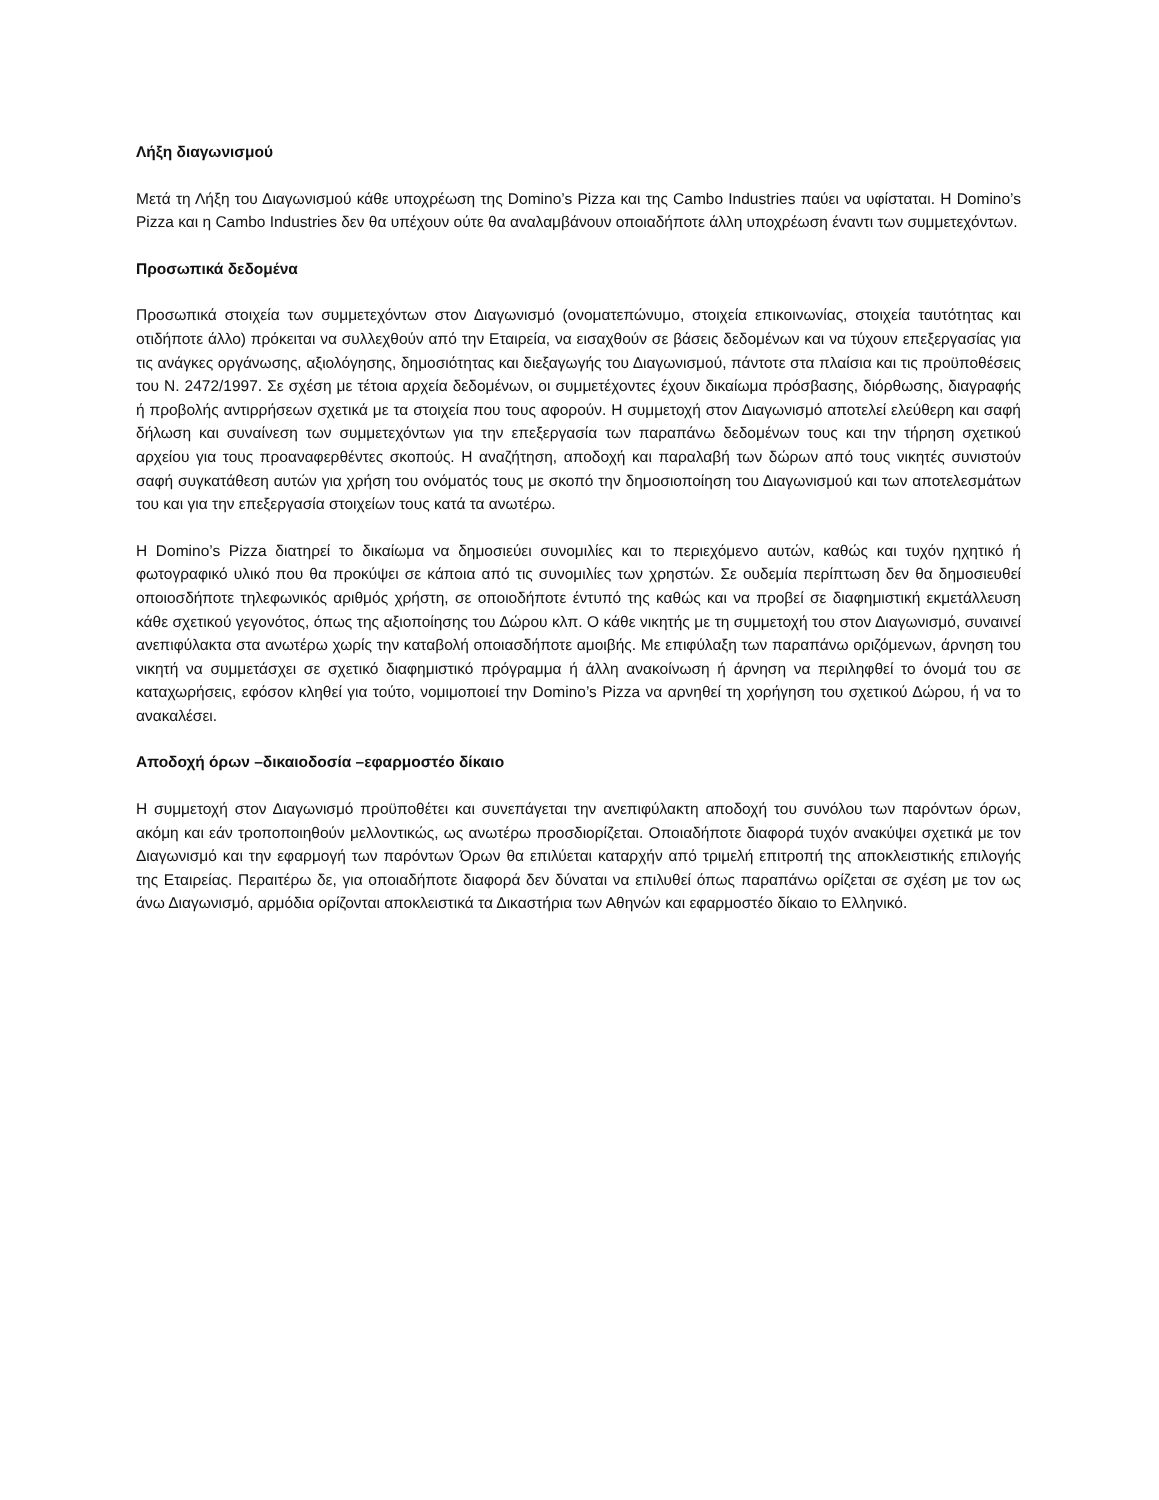Λήξη διαγωνισμού
Μετά τη Λήξη του Διαγωνισμού κάθε υποχρέωση της Domino’s Pizza και της Cambo Industries παύει να υφίσταται. Η Domino’s Pizza και η Cambo Industries δεν θα υπέχουν ούτε θα αναλαμβάνουν οποιαδήποτε άλλη υποχρέωση έναντι των συμμετεχόντων.
Προσωπικά δεδομένα
Προσωπικά στοιχεία των συμμετεχόντων στον Διαγωνισμό (ονοματεπώνυμο, στοιχεία επικοινωνίας, στοιχεία ταυτότητας και οτιδήποτε άλλο) πρόκειται να συλλεχθούν από την Εταιρεία, να εισαχθούν σε βάσεις δεδομένων και να τύχουν επεξεργασίας για τις ανάγκες οργάνωσης, αξιολόγησης, δημοσιότητας και διεξαγωγής του Διαγωνισμού, πάντοτε στα πλαίσια και τις προϋποθέσεις του Ν. 2472/1997. Σε σχέση με τέτοια αρχεία δεδομένων, οι συμμετέχοντες έχουν δικαίωμα πρόσβασης, διόρθωσης, διαγραφής ή προβολής αντιρρήσεων σχετικά με τα στοιχεία που τους αφορούν. Η συμμετοχή στον Διαγωνισμό αποτελεί ελεύθερη και σαφή δήλωση και συναίνεση των συμμετεχόντων για την επεξεργασία των παραπάνω δεδομένων τους και την τήρηση σχετικού αρχείου για τους προαναφερθέντες σκοπούς. Η αναζήτηση, αποδοχή και παραλαβή των δώρων από τους νικητές συνιστούν σαφή συγκατάθεση αυτών για χρήση του ονόματός τους με σκοπό την δημοσιοποίηση του Διαγωνισμού και των αποτελεσμάτων του και για την επεξεργασία στοιχείων τους κατά τα ανωτέρω.
Η Domino’s Pizza διατηρεί το δικαίωμα να δημοσιεύει συνομιλίες και το περιεχόμενο αυτών, καθώς και τυχόν ηχητικό ή φωτογραφικό υλικό που θα προκύψει σε κάποια από τις συνομιλίες των χρηστών. Σε ουδεμία περίπτωση δεν θα δημοσιευθεί οποιοσδήποτε τηλεφωνικός αριθμός χρήστη, σε οποιοδήποτε έντυπό της καθώς και να προβεί σε διαφημιστική εκμετάλλευση κάθε σχετικού γεγονότος, όπως της αξιοποίησης του Δώρου κλπ. Ο κάθε νικητής με τη συμμετοχή του στον Διαγωνισμό, συναινεί ανεπιφύλακτα στα ανωτέρω χωρίς την καταβολή οποιασδήποτε αμοιβής. Με επιφύλαξη των παραπάνω οριζόμενων, άρνηση του νικητή να συμμετάσχει σε σχετικό διαφημιστικό πρόγραμμα ή άλλη ανακοίνωση ή άρνηση να περιληφθεί το όνομά του σε καταχωρήσεις, εφόσον κληθεί για τούτο, νομιμοποιεί την Domino’s Pizza να αρνηθεί τη χορήγηση του σχετικού Δώρου, ή να το ανακαλέσει.
Αποδοχή όρων –δικαιοδοσία –εφαρμοστέο δίκαιο
Η συμμετοχή στον Διαγωνισμό προϋποθέτει και συνεπάγεται την ανεπιφύλακτη αποδοχή του συνόλου των παρόντων όρων, ακόμη και εάν τροποποιηθούν μελλοντικώς, ως ανωτέρω προσδιορίζεται. Οποιαδήποτε διαφορά τυχόν ανακύψει σχετικά με τον Διαγωνισμό και την εφαρμογή των παρόντων Όρων θα επιλύεται καταρχήν από τριμελή επιτροπή της αποκλειστικής επιλογής της Εταιρείας. Περαιτέρω δε, για οποιαδήποτε διαφορά δεν δύναται να επιλυθεί όπως παραπάνω ορίζεται σε σχέση με τον ως άνω Διαγωνισμό, αρμόδια ορίζονται αποκλειστικά τα Δικαστήρια των Αθηνών και εφαρμοστέο δίκαιο το Ελληνικό.